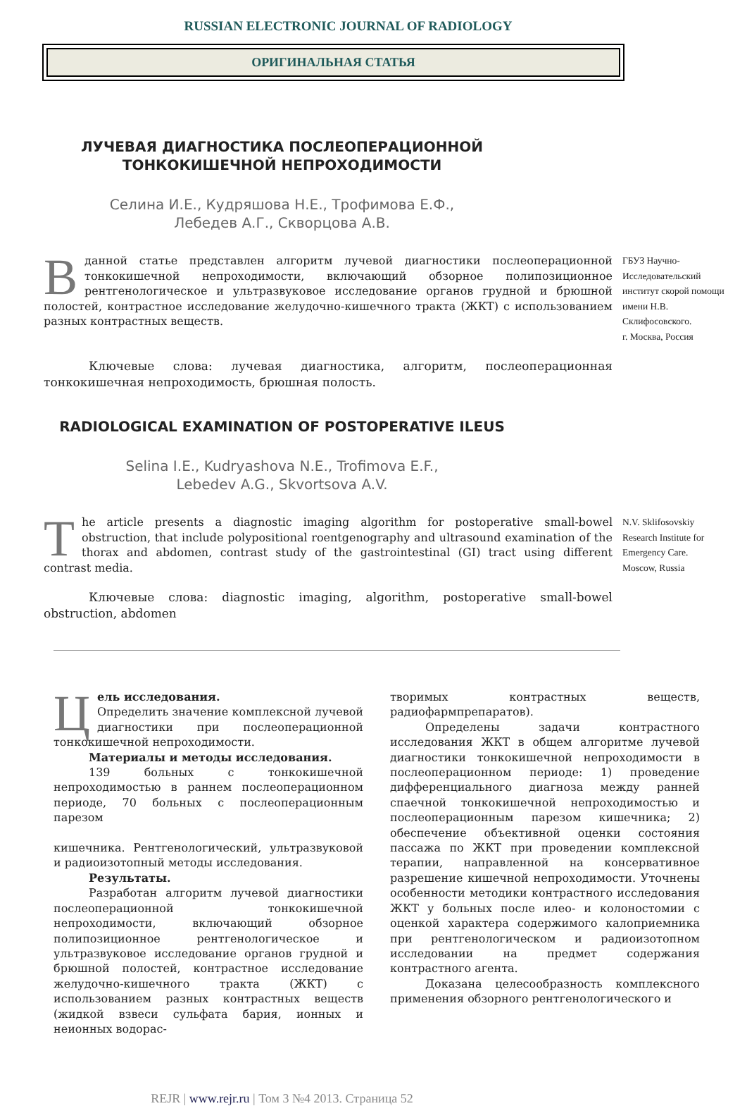RUSSIAN ELECTRONIC JOURNAL OF RADIOLOGY
ОРИГИНАЛЬНАЯ СТАТЬЯ
ЛУЧЕВАЯ ДИАГНОСТИКА ПОСЛЕОПЕРАЦИОННОЙ
ТОНКОКИШЕЧНОЙ НЕПРОХОДИМОСТИ
Селина И.Е., Кудряшова Н.Е., Трофимова Е.Ф.,
Лебедев А.Г., Скворцова А.В.
Вданной статье представлен алгоритм лучевой диагностики послеоперационной тонкокишечной непроходимости, включающий обзорное полипозиционное рентгенологическое и ультразвуковое исследование органов грудной и брюшной полостей, контрастное исследование желудочно-кишечного тракта (ЖКТ) с использованием разных контрастных веществ.
ГБУЗ Научно-Исследовательский институт скорой помощи имени Н.В. Склифосовского.
г. Москва, Россия
Ключевые слова: лучевая диагностика, алгоритм, послеоперационная тонкокишечная непроходимость, брюшная полость.
RADIOLOGICAL EXAMINATION OF POSTOPERATIVE ILEUS
Selina I.E., Kudryashova N.E., Trofimova E.F.,
Lebedev A.G., Skvortsova A.V.
The article presents a diagnostic imaging algorithm for postoperative small-bowel obstruction, that include polypositional roentgenography and ultrasound examination of the thorax and abdomen, contrast study of the gastrointestinal (GI) tract using different contrast media.
N.V. Sklifosovskiy Research Institute for Emergency Care.
Moscow, Russia
Ключевые слова: diagnostic imaging, algorithm, postoperative small-bowel obstruction, abdomen
Цель исследования.
Определить значение комплексной лучевой диагностики при послеоперационной тонкокишечной непроходимости.
Материалы и методы исследования.
139 больных с тонкокишечной непроходимостью в раннем послеоперационном периоде, 70 больных с послеоперационным парезом
кишечника. Рентгенологический, ультразвуковой и радиоизотопный методы исследования.
Результаты.
Разработан алгоритм лучевой диагностики послеоперационной тонкокишечной непроходимости, включающий обзорное полипозиционное рентгенологическое и ультразвуковое исследование органов грудной и брюшной полостей, контрастное исследование желудочно-кишечного тракта (ЖКТ) с использованием разных контрастных веществ (жидкой взвеси сульфата бария, ионных и неионных водорас-
творимых контрастных веществ, радиофармпрепаратов).
Определены задачи контрастного исследования ЖКТ в общем алгоритме лучевой диагностики тонкокишечной непроходимости в послеоперационном периоде: 1) проведение дифференциального диагноза между ранней спаечной тонкокишечной непроходимостью и послеоперационным парезом кишечника; 2) обеспечение объективной оценки состояния пассажа по ЖКТ при проведении комплексной терапии, направленной на консервативное разрешение кишечной непроходимости. Уточнены особенности методики контрастного исследования ЖКТ у больных после илео- и колоностомии с оценкой характера содержимого калоприемника при рентгенологическом и радиоизотопном исследовании на предмет содержания контрастного агента.
Доказана целесообразность комплексного применения обзорного рентгенологического и
REJR | www.rejr.ru | Том 3 №4 2013. Страница 52